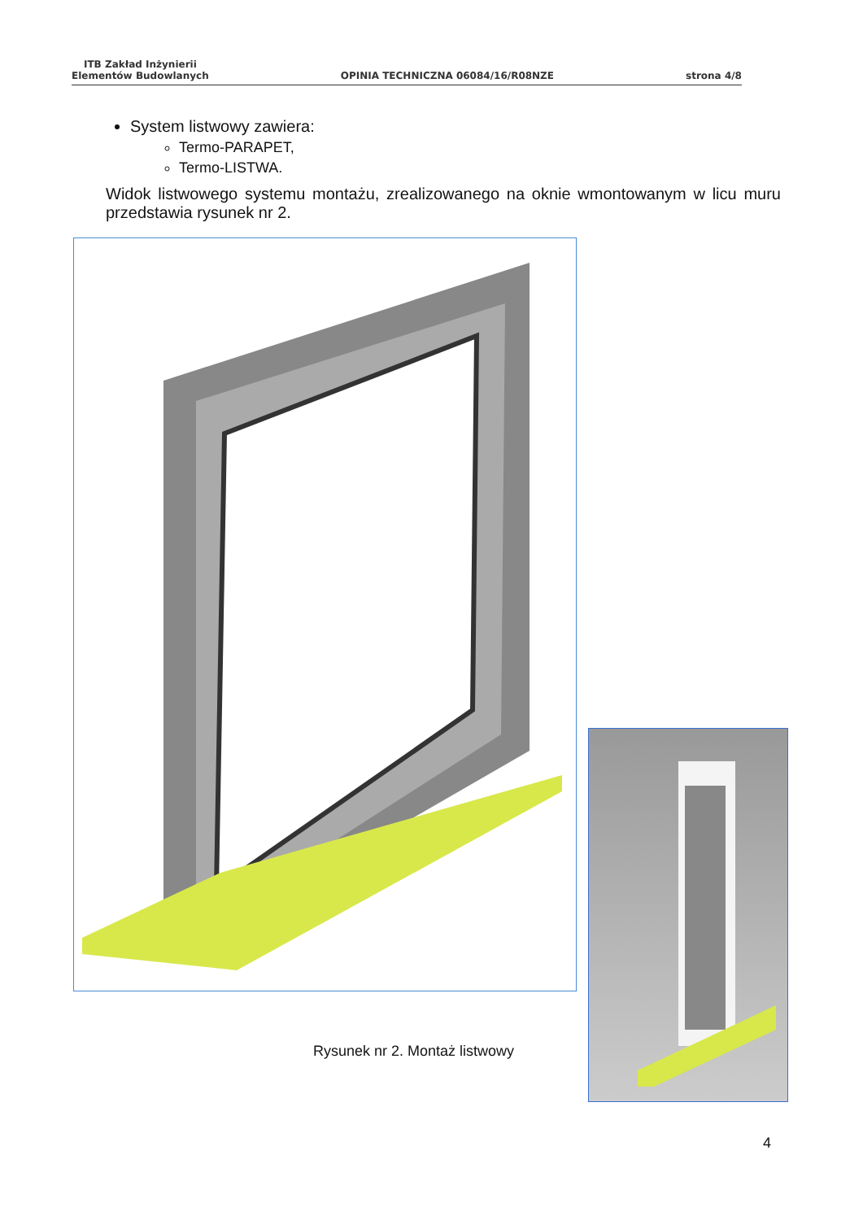ITB Zakład Inżynierii
Elementów Budowlanych
OPINIA TECHNICZNA 06084/16/R08NZE
strona 4/8
System listwowy zawiera:
Termo-PARAPET,
Termo-LISTWA.
Widok listwowego systemu montażu, zrealizowanego na oknie wmontowanym w licu muru przedstawia rysunek nr 2.
Rysunek nr 2. Montaż listwowy
4